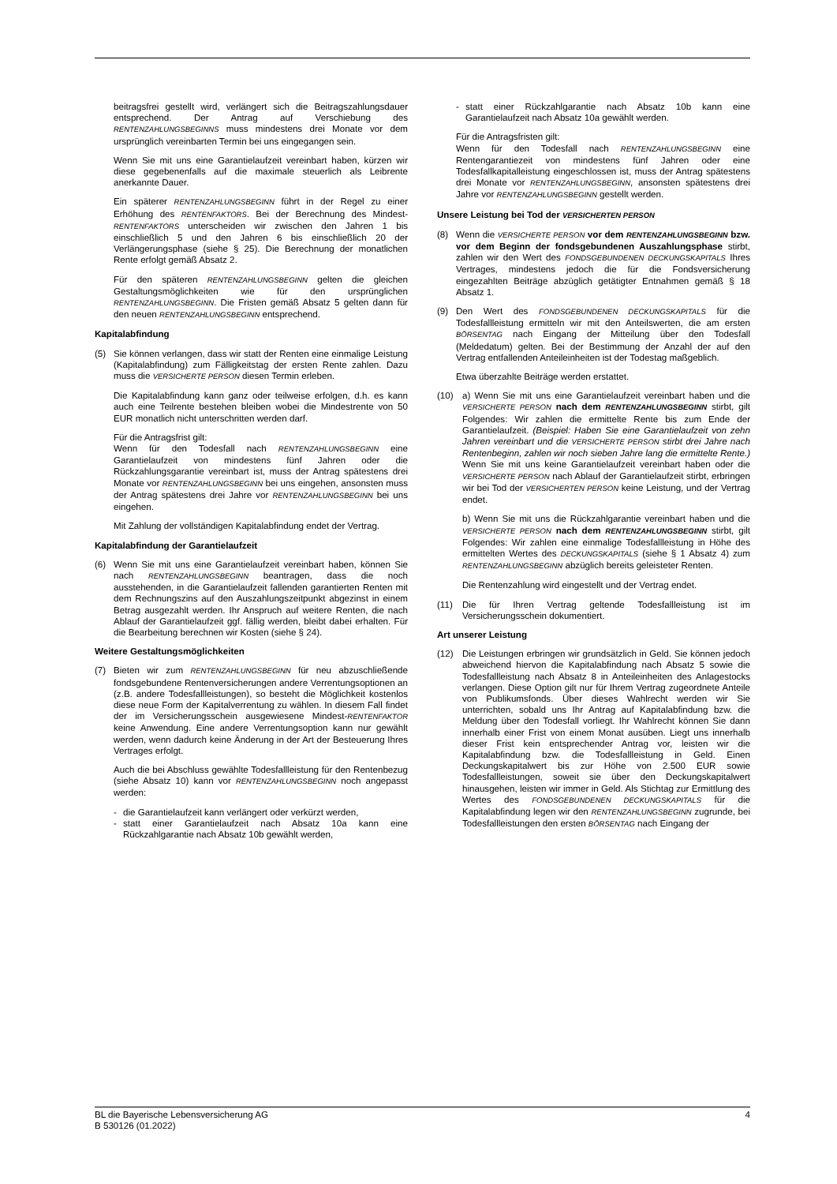beitragsfrei gestellt wird, verlängert sich die Beitragszahlungsdauer entsprechend. Der Antrag auf Verschiebung des RENTENZAHLUNGSBEGINNS muss mindestens drei Monate vor dem ursprünglich vereinbarten Termin bei uns eingegangen sein.
Wenn Sie mit uns eine Garantielaufzeit vereinbart haben, kürzen wir diese gegebenenfalls auf die maximale steuerlich als Leibrente anerkannte Dauer.
Ein späterer RENTENZAHLUNGSBEGINN führt in der Regel zu einer Erhöhung des RENTENFAKTORS. Bei der Berechnung des Mindest-RENTENFAKTORS unterscheiden wir zwischen den Jahren 1 bis einschließlich 5 und den Jahren 6 bis einschließlich 20 der Verlängerungsphase (siehe § 25). Die Berechnung der monatlichen Rente erfolgt gemäß Absatz 2.
Für den späteren RENTENZAHLUNGSBEGINN gelten die gleichen Gestaltungsmöglichkeiten wie für den ursprünglichen RENTENZAHLUNGSBEGINN. Die Fristen gemäß Absatz 5 gelten dann für den neuen RENTENZAHLUNGSBEGINN entsprechend.
Kapitalabfindung
(5) Sie können verlangen, dass wir statt der Renten eine einmalige Leistung (Kapitalabfindung) zum Fälligkeitstag der ersten Rente zahlen. Dazu muss die VERSICHERTE PERSON diesen Termin erleben.
Die Kapitalabfindung kann ganz oder teilweise erfolgen, d.h. es kann auch eine Teilrente bestehen bleiben wobei die Mindestrente von 50 EUR monatlich nicht unterschritten werden darf.
Für die Antragsfrist gilt:
Wenn für den Todesfall nach RENTENZAHLUNGSBEGINN eine Garantielaufzeit von mindestens fünf Jahren oder die Rückzahlungsgarantie vereinbart ist, muss der Antrag spätestens drei Monate vor RENTENZAHLUNGSBEGINN bei uns eingehen, ansonsten muss der Antrag spätestens drei Jahre vor RENTENZAHLUNGSBEGINN bei uns eingehen.
Mit Zahlung der vollständigen Kapitalabfindung endet der Vertrag.
Kapitalabfindung der Garantielaufzeit
(6) Wenn Sie mit uns eine Garantielaufzeit vereinbart haben, können Sie nach RENTENZAHLUNGSBEGINN beantragen, dass die noch ausstehenden, in die Garantielaufzeit fallenden garantierten Renten mit dem Rechnungszins auf den Auszahlungszeitpunkt abgezinst in einem Betrag ausgezahlt werden. Ihr Anspruch auf weitere Renten, die nach Ablauf der Garantielaufzeit ggf. fällig werden, bleibt dabei erhalten. Für die Bearbeitung berechnen wir Kosten (siehe § 24).
Weitere Gestaltungsmöglichkeiten
(7) Bieten wir zum RENTENZAHLUNGSBEGINN für neu abzuschließende fondsgebundene Rentenversicherungen andere Verrentungsoptionen an (z.B. andere Todesfallleistungen), so besteht die Möglichkeit kostenlos diese neue Form der Kapitalverrentung zu wählen. In diesem Fall findet der im Versicherungsschein ausgewiesene Mindest-RENTENFAKTOR keine Anwendung. Eine andere Verrentungsoption kann nur gewählt werden, wenn dadurch keine Änderung in der Art der Besteuerung Ihres Vertrages erfolgt.
Auch die bei Abschluss gewählte Todesfallleistung für den Rentenbezug (siehe Absatz 10) kann vor RENTENZAHLUNGSBEGINN noch angepasst werden:
- die Garantielaufzeit kann verlängert oder verkürzt werden,
- statt einer Garantielaufzeit nach Absatz 10a kann eine Rückzahlgarantie nach Absatz 10b gewählt werden,
- statt einer Rückzahlgarantie nach Absatz 10b kann eine Garantielaufzeit nach Absatz 10a gewählt werden.
Für die Antragsfristen gilt:
Wenn für den Todesfall nach RENTENZAHLUNGSBEGINN eine Rentengarantiezeit von mindestens fünf Jahren oder eine Todesfallkapitalleistung eingeschlossen ist, muss der Antrag spätestens drei Monate vor RENTENZAHLUNGSBEGINN, ansonsten spätestens drei Jahre vor RENTENZAHLUNGSBEGINN gestellt werden.
Unsere Leistung bei Tod der VERSICHERTEN PERSON
(8) Wenn die VERSICHERTE PERSON vor dem RENTENZAHLUNGSBEGINN bzw. vor dem Beginn der fondsgebundenen Auszahlungsphase stirbt, zahlen wir den Wert des FONDSGEBUNDENEN DECKUNGSKAPITALS Ihres Vertrages, mindestens jedoch die für die Fondsversicherung eingezahlten Beiträge abzüglich getätigter Entnahmen gemäß § 18 Absatz 1.
(9) Den Wert des FONDSGEBUNDENEN DECKUNGSKAPITALS für die Todesfallleistung ermitteln wir mit den Anteilswerten, die am ersten BÖRSENTAG nach Eingang der Mitteilung über den Todesfall (Meldedatum) gelten. Bei der Bestimmung der Anzahl der auf den Vertrag entfallenden Anteileinheiten ist der Todestag maßgeblich.
Etwa überzahlte Beiträge werden erstattet.
(10) a) Wenn Sie mit uns eine Garantielaufzeit vereinbart haben und die VERSICHERTE PERSON nach dem RENTENZAHLUNGSBEGINN stirbt, gilt Folgendes: Wir zahlen die ermittelte Rente bis zum Ende der Garantielaufzeit. (Beispiel: Haben Sie eine Garantielaufzeit von zehn Jahren vereinbart und die VERSICHERTE PERSON stirbt drei Jahre nach Rentenbeginn, zahlen wir noch sieben Jahre lang die ermittelte Rente.) Wenn Sie mit uns keine Garantielaufzeit vereinbart haben oder die VERSICHERTE PERSON nach Ablauf der Garantielaufzeit stirbt, erbringen wir bei Tod der VERSICHERTEN PERSON keine Leistung, und der Vertrag endet.
b) Wenn Sie mit uns die Rückzahlgarantie vereinbart haben und die VERSICHERTE PERSON nach dem RENTENZAHLUNGSBEGINN stirbt, gilt Folgendes: Wir zahlen eine einmalige Todesfallleistung in Höhe des ermittelten Wertes des DECKUNGSKAPITALS (siehe § 1 Absatz 4) zum RENTENZAHLUNGSBEGINN abzüglich bereits geleisteter Renten.
Die Rentenzahlung wird eingestellt und der Vertrag endet.
(11) Die für Ihren Vertrag geltende Todesfallleistung ist im Versicherungsschein dokumentiert.
Art unserer Leistung
(12) Die Leistungen erbringen wir grundsätzlich in Geld. Sie können jedoch abweichend hiervon die Kapitalabfindung nach Absatz 5 sowie die Todesfallleistung nach Absatz 8 in Anteileinheiten des Anlagestocks verlangen. Diese Option gilt nur für Ihrem Vertrag zugeordnete Anteile von Publikumsfonds. Über dieses Wahlrecht werden wir Sie unterrichten, sobald uns Ihr Antrag auf Kapitalabfindung bzw. die Meldung über den Todesfall vorliegt. Ihr Wahlrecht können Sie dann innerhalb einer Frist von einem Monat ausüben. Liegt uns innerhalb dieser Frist kein entsprechender Antrag vor, leisten wir die Kapitalabfindung bzw. die Todesfallleistung in Geld. Einen Deckungskapitalwert bis zur Höhe von 2.500 EUR sowie Todesfallleistungen, soweit sie über den Deckungskapitalwert hinausgehen, leisten wir immer in Geld. Als Stichtag zur Ermittlung des Wertes des FONDSGEBUNDENEN DECKUNGSKAPITALS für die Kapitalabfindung legen wir den RENTENZAHLUNGSBEGINN zugrunde, bei Todesfallleistungen den ersten BÖRSENTAG nach Eingang der
BL die Bayerische Lebensversicherung AG
B 530126 (01.2022) 4